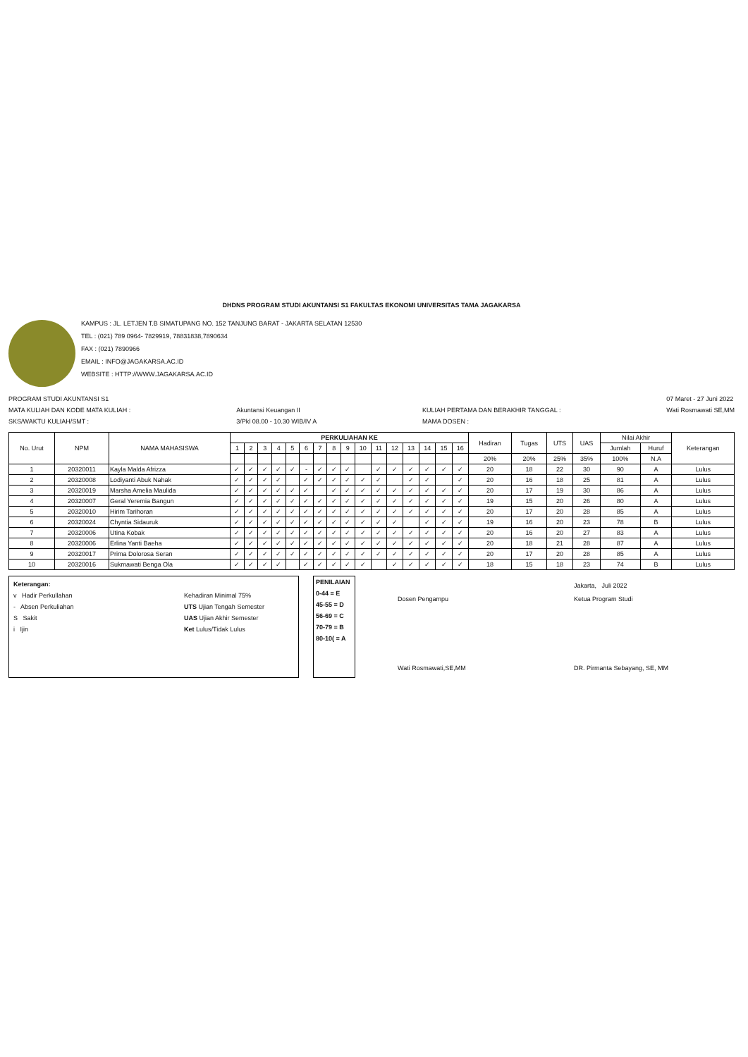DHDNS PROGRAM STUDI AKUNTANSI S1 FAKULTAS EKONOMI UNIVERSITAS TAMA JAGAKARSA
KAMPUS : JL. LETJEN T.B SIMATUPANG NO. 152 TANJUNG BARAT - JAKARTA SELATAN 12530
TEL : (021) 789 0964- 7829919, 78831838,7890634
FAX : (021) 7890966
EMAIL : INFO@JAGAKARSA.AC.ID
WEBSITE : HTTP://WWW.JAGAKARSA.AC.ID
PROGRAM STUDI AKUNTANSI S1
MATA KULIAH DAN KODE MATA KULIAH :
SKS/WAKTU KULIAH/SMT :
Akuntansi Keuangan II
3/Pkl 08.00 - 10.30 WIB/IV A
KULIAH PERTAMA DAN BERAKHIR TANGGAL :
MAMA DOSEN :
07 Maret - 27 Juni 2022
Wati Rosmawati SE,MM
| No. Urut | NPM | NAMA MAHASISWA | PERKULIAHAN KE | | | | | | | | | | | | | | | | Hadiran | Tugas | UTS | UAS | Nilai Akhir | | Keterangan |
| --- | --- | --- | --- | --- | --- | --- | --- | --- | --- | --- | --- | --- | --- | --- | --- | --- | --- | --- | --- | --- | --- | --- | --- | --- | --- |
| | | | 1 | 2 | 3 | 4 | 5 | 6 | 7 | 8 | 9 | 10 | 11 | 12 | 13 | 14 | 15 | 16 | | | | | Jumlah | Huruf | |
| | | | | | | | | | | | | | | | | | | | 20% | 20% | 25% | 35% | 100% | N.A | |
| 1 | 20320011 | Kayla Malda Afrizza | ✓ | ✓ | ✓ | ✓ | ✓ | - | ✓ | ✓ | ✓ | | ✓ | ✓ | ✓ | ✓ | ✓ | ✓ | 20 | 18 | 22 | 30 | 90 | A | Lulus |
| 2 | 20320008 | Lodiyanti Abuk Nahak | ✓ | ✓ | ✓ | ✓ | | ✓ | ✓ | ✓ | ✓ | ✓ | ✓ | | ✓ | ✓ | | ✓ | 20 | 16 | 18 | 25 | 81 | A | Lulus |
| 3 | 20320019 | Marsha Amelia Maulida | ✓ | ✓ | ✓ | ✓ | ✓ | ✓ | | ✓ | ✓ | ✓ | ✓ | ✓ | ✓ | ✓ | ✓ | ✓ | 20 | 17 | 19 | 30 | 86 | A | Lulus |
| 4 | 20320007 | Geral Yeremia Bangun | ✓ | ✓ | ✓ | ✓ | ✓ | ✓ | ✓ | ✓ | ✓ | ✓ | ✓ | ✓ | ✓ | ✓ | ✓ | ✓ | 19 | 15 | 20 | 26 | 80 | A | Lulus |
| 5 | 20320010 | Hirim Tarihoran | ✓ | ✓ | ✓ | ✓ | ✓ | ✓ | ✓ | ✓ | ✓ | ✓ | ✓ | ✓ | ✓ | ✓ | ✓ | ✓ | 20 | 17 | 20 | 28 | 85 | A | Lulus |
| 6 | 20320024 | Chyntia Sidauruk | ✓ | ✓ | ✓ | ✓ | ✓ | ✓ | ✓ | ✓ | ✓ | ✓ | ✓ | ✓ | | ✓ | ✓ | ✓ | 19 | 16 | 20 | 23 | 78 | B | Lulus |
| 7 | 20320006 | Utina Kobak | ✓ | ✓ | ✓ | ✓ | ✓ | ✓ | ✓ | ✓ | ✓ | ✓ | ✓ | ✓ | ✓ | ✓ | ✓ | ✓ | 20 | 16 | 20 | 27 | 83 | A | Lulus |
| 8 | 20320006 | Erlina Yanti Baeha | ✓ | ✓ | ✓ | ✓ | ✓ | ✓ | ✓ | ✓ | ✓ | ✓ | ✓ | ✓ | ✓ | ✓ | ✓ | ✓ | 20 | 18 | 21 | 28 | 87 | A | Lulus |
| 9 | 20320017 | Prima Dolorosa Seran | ✓ | ✓ | ✓ | ✓ | ✓ | ✓ | ✓ | ✓ | ✓ | ✓ | ✓ | ✓ | ✓ | ✓ | ✓ | ✓ | 20 | 17 | 20 | 28 | 85 | A | Lulus |
| 10 | 20320016 | Sukmawati Benga Ola | ✓ | ✓ | ✓ | ✓ | | ✓ | ✓ | ✓ | ✓ | ✓ | | ✓ | ✓ | ✓ | ✓ | ✓ | 18 | 15 | 18 | 23 | 74 | B | Lulus |
Keterangan:
v Hadir Perkullahan
- Absen Perkuliahan
S Sakit
i Ijin
Kehadiran Minimal 75%
UTS Ujian Tengah Semester
UAS Ujian Akhir Semester
Ket Lulus/Tidak Lulus
PENILAIAN
0-44 = E
45-55 = D
56-69 = C
70-79 = B
80-10( = A
Dosen Pengampu
Wati Rosmawati,SE,MM
Jakarta, Juli 2022
Ketua Program Studi
DR. Pirmanta Sebayang, SE, MM